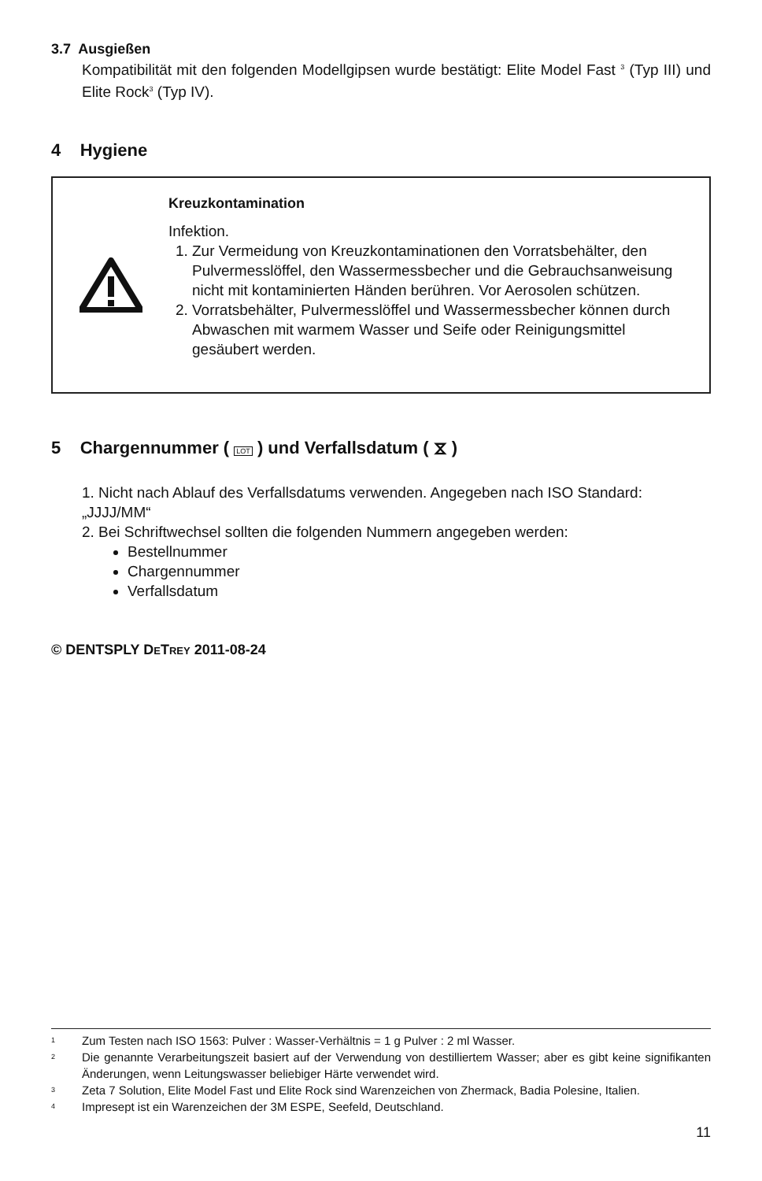3.7 Ausgießen
Kompatibilität mit den folgenden Modellgipsen wurde bestätigt: Elite Model Fast <sup>3</sup> (Typ III) und Elite Rock<sup>3</sup> (Typ IV).
4 Hygiene
Kreuzkontamination
Infektion.
1. Zur Vermeidung von Kreuzkontaminationen den Vorratsbehälter, den Pulvermesslöffel, den Wassermessbecher und die Gebrauchs­anweisung nicht mit kontaminierten Händen berühren. Vor Aeroso­len schützen.
2. Vorratsbehälter, Pulvermesslöffel und Wassermessbecher können durch Abwaschen mit warmem Wasser und Seife oder Reinigungs­mittel gesäubert werden.
5 Chargennummer ( LOT ) und Verfallsdatum ( ⧖ )
1. Nicht nach Ablauf des Verfallsdatums verwenden. Angegeben nach ISO Standard: „JJJJ/MM“
2. Bei Schriftwechsel sollten die folgenden Nummern angegeben werden:
Bestellnummer
Chargennummer
Verfallsdatum
© DENTSPLY DETREY 2011-08-24
<sup>1</sup> Zum Testen nach ISO 1563: Pulver : Wasser-Verhältnis = 1 g Pulver : 2 ml Wasser.
<sup>2</sup> Die genannte Verarbeitungszeit basiert auf der Verwendung von destilliertem Wasser; aber es gibt keine signifikanten Änderungen, wenn Leitungswasser beliebiger Härte verwendet wird.
<sup>3</sup> Zeta 7 Solution, Elite Model Fast und Elite Rock sind Warenzeichen von Zhermack, Badia Polesine, Italien.
<sup>4</sup> Impresept ist ein Warenzeichen der 3M ESPE, Seefeld, Deutschland.
11